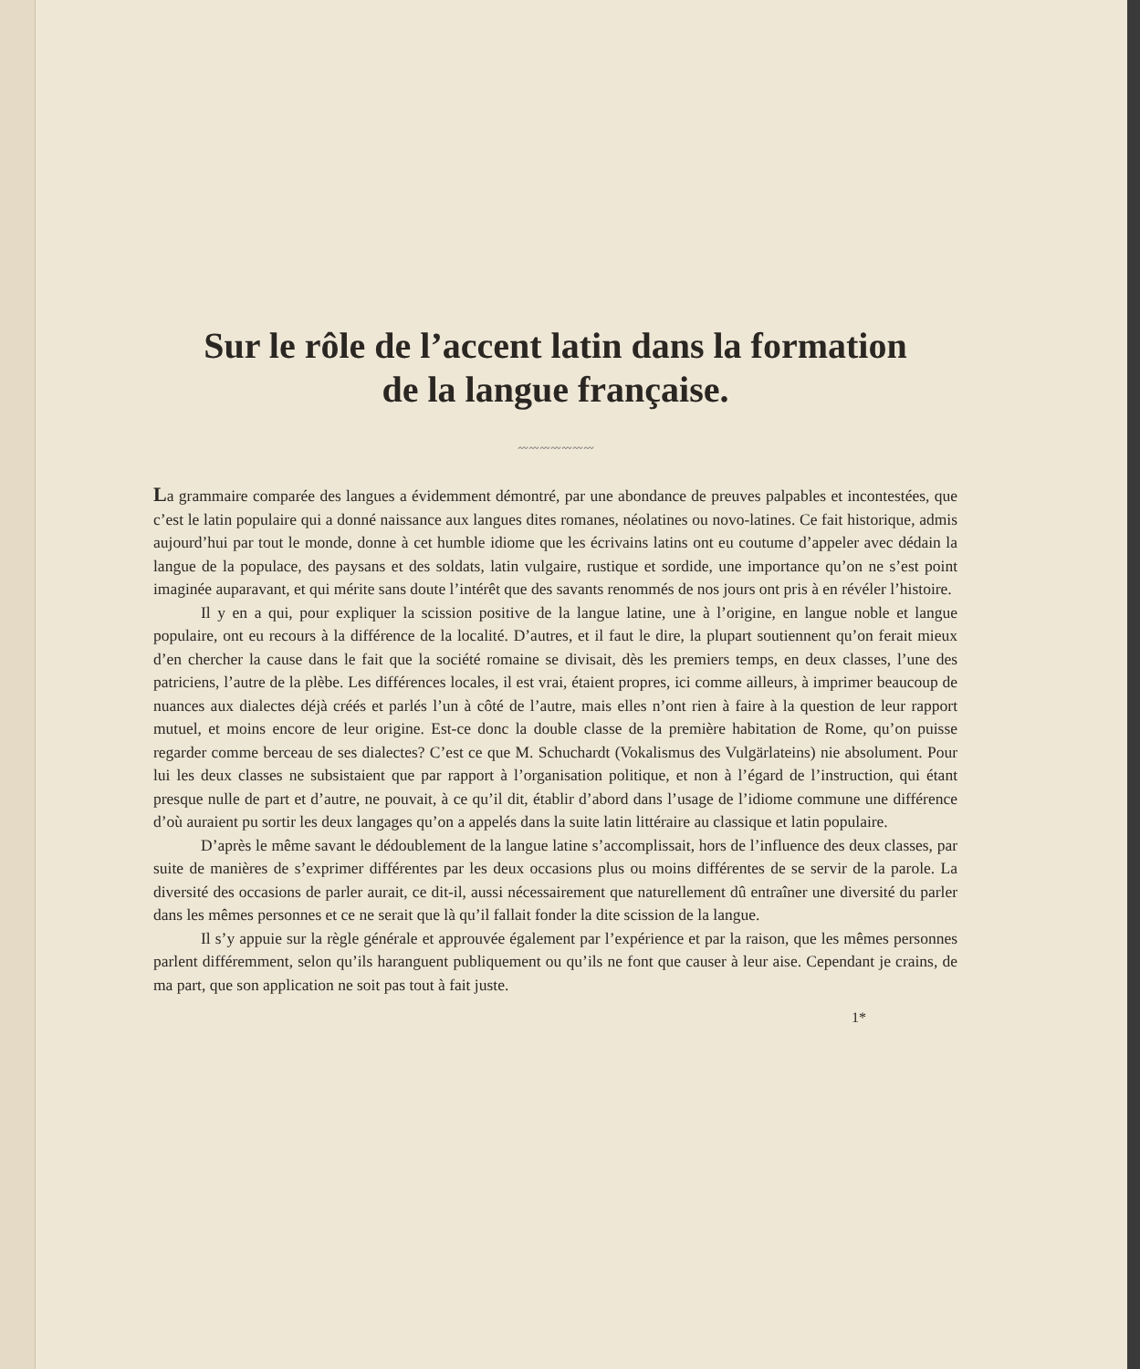Sur le rôle de l’accent latin dans la formation
de la langue française.
〰〰〰〰〰〰〰
La grammaire comparée des langues a évidemment démontré, par une abondance de preuves palpables et incontestées, que c’est le latin populaire qui a donné naissance aux langues dites romanes, néolatines ou novo-latines. Ce fait historique, admis aujourd’hui par tout le monde, donne à cet humble idiome que les écrivains latins ont eu coutume d’appeler avec dédain la langue de la populace, des paysans et des soldats, latin vulgaire, rustique et sordide, une importance qu’on ne s’est point imaginée auparavant, et qui mérite sans doute l’intérêt que des savants renommés de nos jours ont pris à en révéler l’histoire.
Il y en a qui, pour expliquer la scission positive de la langue latine, une à l’origine, en langue noble et langue populaire, ont eu recours à la différence de la localité. D’autres, et il faut le dire, la plupart soutiennent qu’on ferait mieux d’en chercher la cause dans le fait que la société romaine se divisait, dès les premiers temps, en deux classes, l’une des patriciens, l’autre de la plèbe. Les différences locales, il est vrai, étaient propres, ici comme ailleurs, à imprimer beaucoup de nuances aux dialectes déjà créés et parlés l’un à côté de l’autre, mais elles n’ont rien à faire à la question de leur rapport mutuel, et moins encore de leur origine. Est-ce donc la double classe de la première habitation de Rome, qu’on puisse regarder comme berceau de ses dialectes? C’est ce que M. Schuchardt (Vokalismus des Vulgärlateins) nie absolument. Pour lui les deux classes ne subsistaient que par rapport à l’organisation politique, et non à l’égard de l’instruction, qui étant presque nulle de part et d’autre, ne pouvait, à ce qu’il dit, établir d’abord dans l’usage de l’idiome commune une différence d’où auraient pu sortir les deux langages qu’on a appelés dans la suite latin littéraire au classique et latin populaire.
D’après le même savant le dédoublement de la langue latine s’accomplissait, hors de l’influence des deux classes, par suite de manières de s’exprimer différentes par les deux occasions plus ou moins différentes de se servir de la parole. La diversité des occasions de parler aurait, ce dit-il, aussi nécessairement que naturellement dû entraîner une diversité du parler dans les mêmes personnes et ce ne serait que là qu’il fallait fonder la dite scission de la langue.
Il s’y appuie sur la règle générale et approuvée également par l’expérience et par la raison, que les mêmes personnes parlent différemment, selon qu’ils haranguent publiquement ou qu’ils ne font que causer à leur aise. Cependant je crains, de ma part, que son application ne soit pas tout à fait juste.
1*